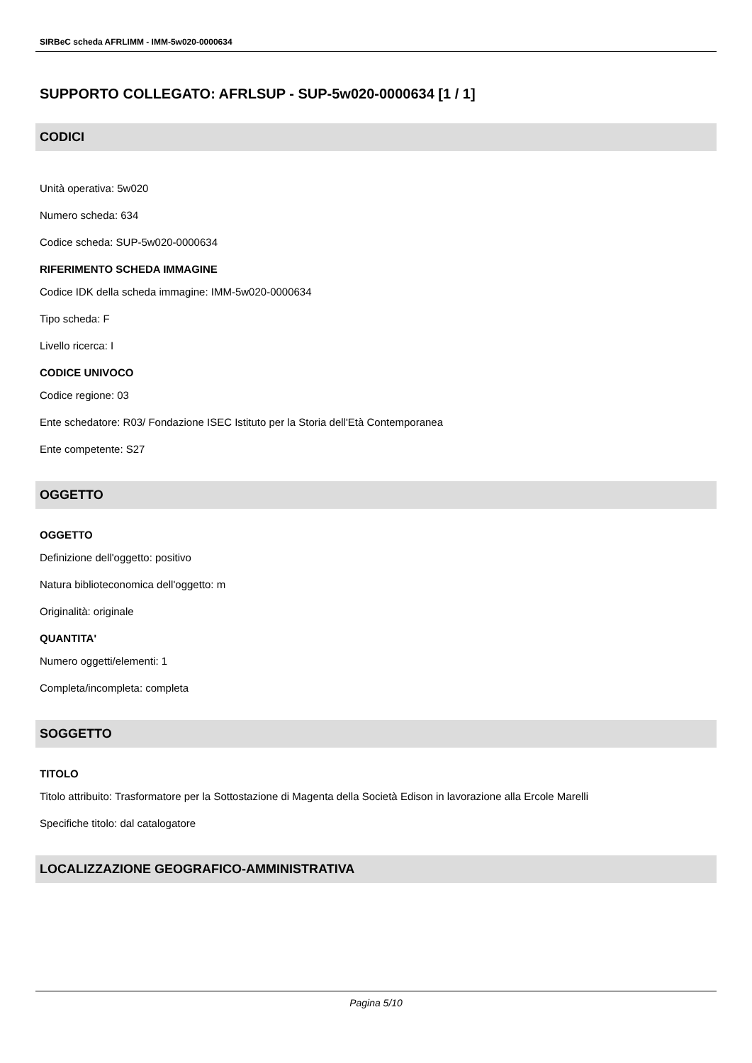SIRBeC scheda AFRLIMM - IMM-5w020-0000634
SUPPORTO COLLEGATO: AFRLSUP - SUP-5w020-0000634 [1 / 1]
CODICI
Unità operativa: 5w020
Numero scheda: 634
Codice scheda: SUP-5w020-0000634
RIFERIMENTO SCHEDA IMMAGINE
Codice IDK della scheda immagine: IMM-5w020-0000634
Tipo scheda: F
Livello ricerca: I
CODICE UNIVOCO
Codice regione: 03
Ente schedatore: R03/ Fondazione ISEC Istituto per la Storia dell'Età Contemporanea
Ente competente: S27
OGGETTO
OGGETTO
Definizione dell'oggetto: positivo
Natura biblioteconomica dell'oggetto: m
Originalità: originale
QUANTITA'
Numero oggetti/elementi: 1
Completa/incompleta: completa
SOGGETTO
TITOLO
Titolo attribuito: Trasformatore per la Sottostazione di Magenta della Società Edison in lavorazione alla Ercole Marelli
Specifiche titolo: dal catalogatore
LOCALIZZAZIONE GEOGRAFICO-AMMINISTRATIVA
Pagina 5/10